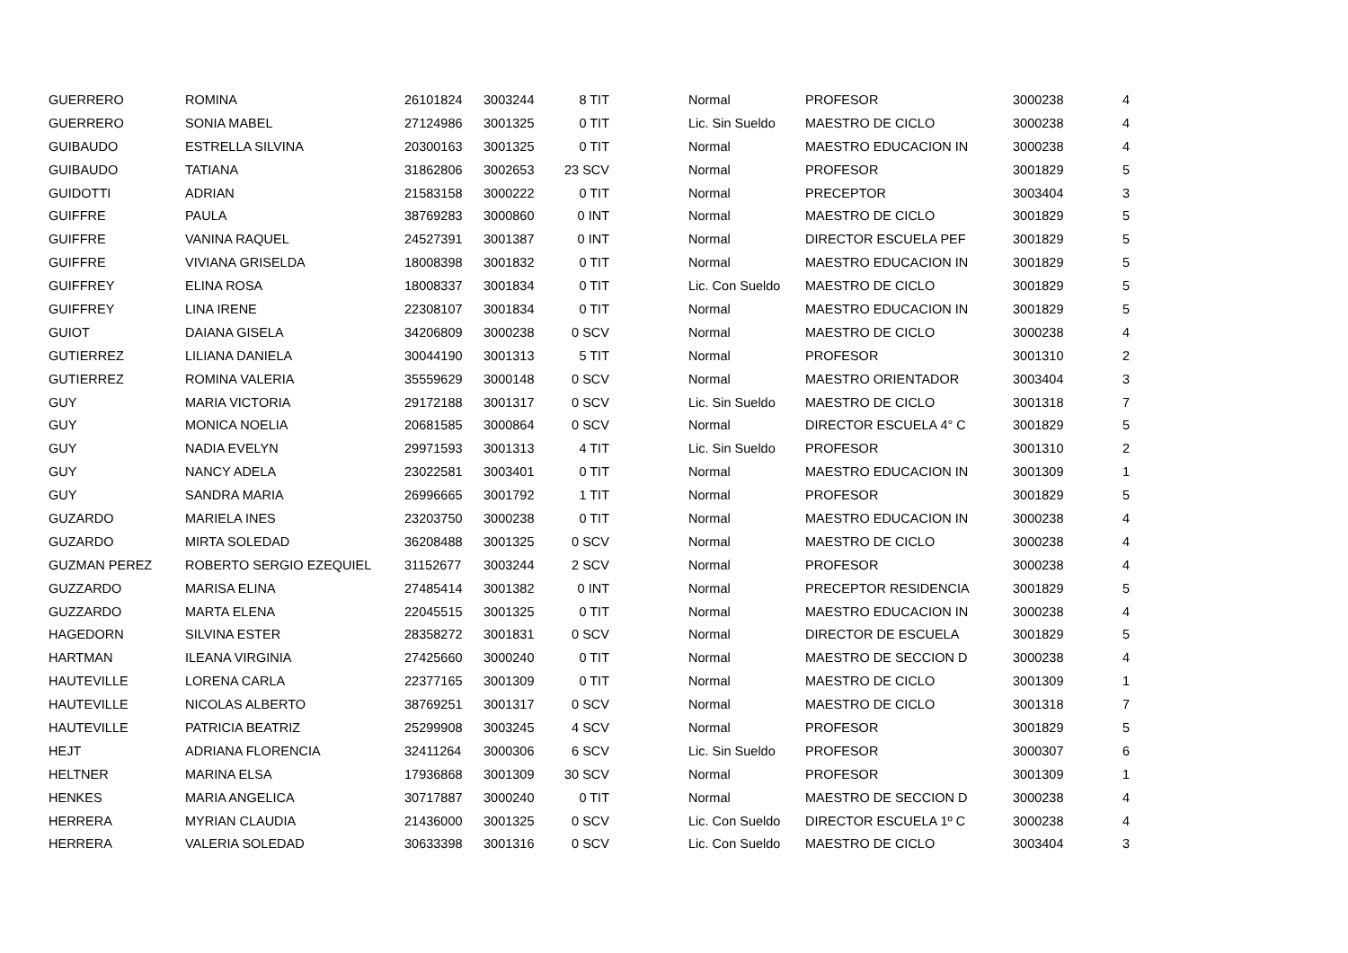| GUERRERO | ROMINA | 26101824 | 3003244 | 8 TIT | | Normal | PROFESOR | 3000238 | 4 |
| GUERRERO | SONIA MABEL | 27124986 | 3001325 | 0 TIT | | Lic. Sin Sueldo | MAESTRO DE CICLO | 3000238 | 4 |
| GUIBAUDO | ESTRELLA SILVINA | 20300163 | 3001325 | 0 TIT | | Normal | MAESTRO EDUCACION IN | 3000238 | 4 |
| GUIBAUDO | TATIANA | 31862806 | 3002653 | 23 SCV | | Normal | PROFESOR | 3001829 | 5 |
| GUIDOTTI | ADRIAN | 21583158 | 3000222 | 0 TIT | | Normal | PRECEPTOR | 3003404 | 3 |
| GUIFFRE | PAULA | 38769283 | 3000860 | 0 INT | | Normal | MAESTRO DE CICLO | 3001829 | 5 |
| GUIFFRE | VANINA RAQUEL | 24527391 | 3001387 | 0 INT | | Normal | DIRECTOR ESCUELA PEF | 3001829 | 5 |
| GUIFFRE | VIVIANA GRISELDA | 18008398 | 3001832 | 0 TIT | | Normal | MAESTRO EDUCACION IN | 3001829 | 5 |
| GUIFFREY | ELINA ROSA | 18008337 | 3001834 | 0 TIT | | Lic. Con Sueldo | MAESTRO DE CICLO | 3001829 | 5 |
| GUIFFREY | LINA IRENE | 22308107 | 3001834 | 0 TIT | | Normal | MAESTRO EDUCACION IN | 3001829 | 5 |
| GUIOT | DAIANA GISELA | 34206809 | 3000238 | 0 SCV | | Normal | MAESTRO DE CICLO | 3000238 | 4 |
| GUTIERREZ | LILIANA DANIELA | 30044190 | 3001313 | 5 TIT | | Normal | PROFESOR | 3001310 | 2 |
| GUTIERREZ | ROMINA VALERIA | 35559629 | 3000148 | 0 SCV | | Normal | MAESTRO ORIENTADOR | 3003404 | 3 |
| GUY | MARIA VICTORIA | 29172188 | 3001317 | 0 SCV | | Lic. Sin Sueldo | MAESTRO DE CICLO | 3001318 | 7 |
| GUY | MONICA NOELIA | 20681585 | 3000864 | 0 SCV | | Normal | DIRECTOR ESCUELA 4° C | 3001829 | 5 |
| GUY | NADIA EVELYN | 29971593 | 3001313 | 4 TIT | | Lic. Sin Sueldo | PROFESOR | 3001310 | 2 |
| GUY | NANCY ADELA | 23022581 | 3003401 | 0 TIT | | Normal | MAESTRO EDUCACION IN | 3001309 | 1 |
| GUY | SANDRA MARIA | 26996665 | 3001792 | 1 TIT | | Normal | PROFESOR | 3001829 | 5 |
| GUZARDO | MARIELA INES | 23203750 | 3000238 | 0 TIT | | Normal | MAESTRO EDUCACION IN | 3000238 | 4 |
| GUZARDO | MIRTA SOLEDAD | 36208488 | 3001325 | 0 SCV | | Normal | MAESTRO DE CICLO | 3000238 | 4 |
| GUZMAN PEREZ | ROBERTO SERGIO EZEQUIEL | 31152677 | 3003244 | 2 SCV | | Normal | PROFESOR | 3000238 | 4 |
| GUZZARDO | MARISA ELINA | 27485414 | 3001382 | 0 INT | | Normal | PRECEPTOR RESIDENCIA | 3001829 | 5 |
| GUZZARDO | MARTA ELENA | 22045515 | 3001325 | 0 TIT | | Normal | MAESTRO EDUCACION IN | 3000238 | 4 |
| HAGEDORN | SILVINA ESTER | 28358272 | 3001831 | 0 SCV | | Normal | DIRECTOR DE ESCUELA | 3001829 | 5 |
| HARTMAN | ILEANA VIRGINIA | 27425660 | 3000240 | 0 TIT | | Normal | MAESTRO DE SECCION D | 3000238 | 4 |
| HAUTEVILLE | LORENA CARLA | 22377165 | 3001309 | 0 TIT | | Normal | MAESTRO DE CICLO | 3001309 | 1 |
| HAUTEVILLE | NICOLAS ALBERTO | 38769251 | 3001317 | 0 SCV | | Normal | MAESTRO DE CICLO | 3001318 | 7 |
| HAUTEVILLE | PATRICIA BEATRIZ | 25299908 | 3003245 | 4 SCV | | Normal | PROFESOR | 3001829 | 5 |
| HEJT | ADRIANA FLORENCIA | 32411264 | 3000306 | 6 SCV | | Lic. Sin Sueldo | PROFESOR | 3000307 | 6 |
| HELTNER | MARINA ELSA | 17936868 | 3001309 | 30 SCV | | Normal | PROFESOR | 3001309 | 1 |
| HENKES | MARIA ANGELICA | 30717887 | 3000240 | 0 TIT | | Normal | MAESTRO DE SECCION D | 3000238 | 4 |
| HERRERA | MYRIAN CLAUDIA | 21436000 | 3001325 | 0 SCV | | Lic. Con Sueldo | DIRECTOR ESCUELA 1º C | 3000238 | 4 |
| HERRERA | VALERIA SOLEDAD | 30633398 | 3001316 | 0 SCV | | Lic. Con Sueldo | MAESTRO DE CICLO | 3003404 | 3 |